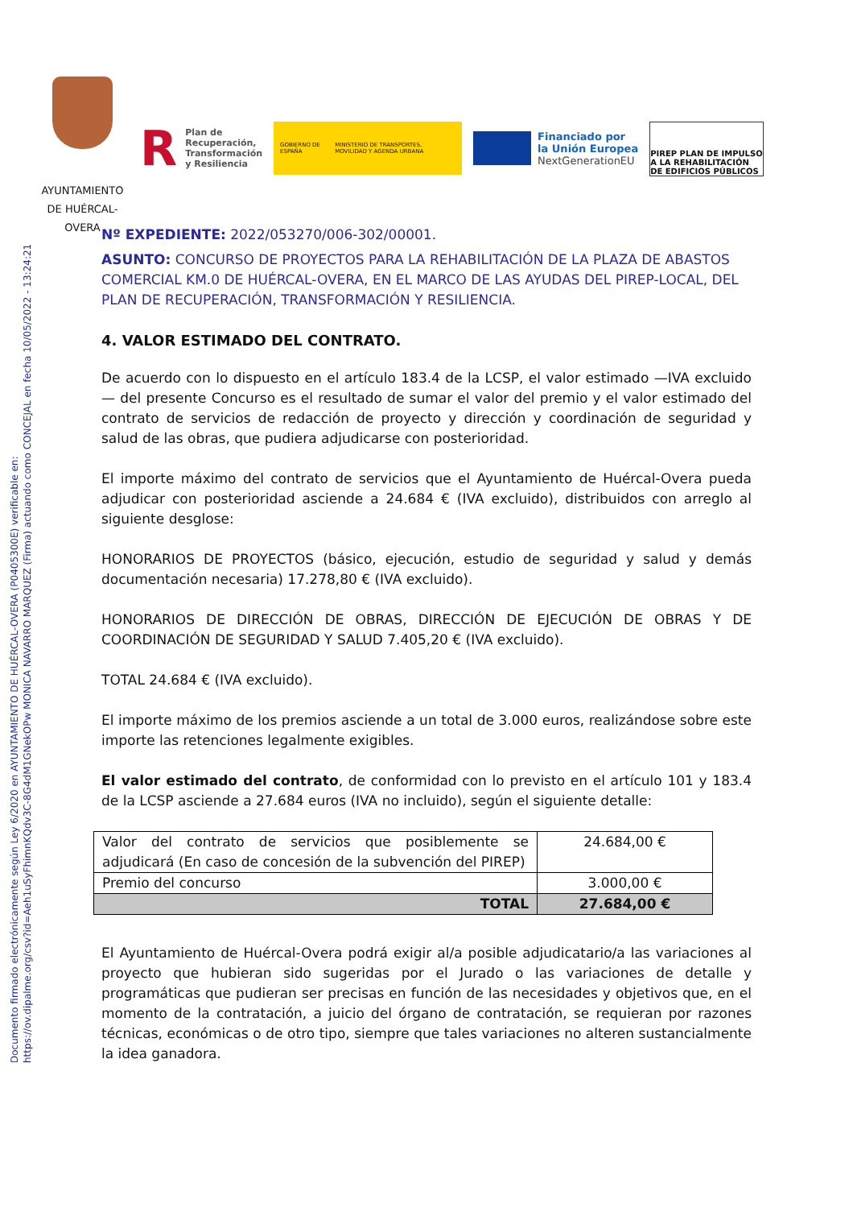Documento firmado electrónicamente según Ley 6/2020 en AYUNTAMIENTO DE HUÉRCAL-OVERA (P0405300E) verificable en:
https://ov.dipalme.org/csv?id=Aeh1uSyFhimnKQdv3C-8G4dM1GNekOPw MONICA NAVARRO MARQUEZ (Firma) actuando como CONCEJAL en fecha 10/05/2022 - 13:24:21
AYUNTAMIENTO
DE HUÉRCAL-
OVERA
R Plan de
Recuperación,
Transformación
y Resiliencia
GOBIERNO DE ESPAÑA MINISTERIO DE TRANSPORTES, MOVILIDAD Y AGENDA URBANA
Financiado por
la Unión Europea
NextGenerationEU
PIREP PLAN DE IMPULSO A LA REHABILITACIÓN DE EDIFICIOS PÚBLICOS
Nº EXPEDIENTE: 2022/053270/006-302/00001.
ASUNTO: CONCURSO DE PROYECTOS PARA LA REHABILITACIÓN DE LA PLAZA DE ABASTOS COMERCIAL KM.0 DE HUÉRCAL-OVERA, EN EL MARCO DE LAS AYUDAS DEL PIREP-LOCAL, DEL PLAN DE RECUPERACIÓN, TRANSFORMACIÓN Y RESILIENCIA.
4. VALOR ESTIMADO DEL CONTRATO.
De acuerdo con lo dispuesto en el artículo 183.4 de la LCSP, el valor estimado —IVA excluido— del presente Concurso es el resultado de sumar el valor del premio y el valor estimado del contrato de servicios de redacción de proyecto y dirección y coordinación de seguridad y salud de las obras, que pudiera adjudicarse con posterioridad.
El importe máximo del contrato de servicios que el Ayuntamiento de Huércal-Overa pueda adjudicar con posterioridad asciende a 24.684 € (IVA excluido), distribuidos con arreglo al siguiente desglose:
HONORARIOS DE PROYECTOS (básico, ejecución, estudio de seguridad y salud y demás documentación necesaria) 17.278,80 € (IVA excluido).
HONORARIOS DE DIRECCIÓN DE OBRAS, DIRECCIÓN DE EJECUCIÓN DE OBRAS Y DE COORDINACIÓN DE SEGURIDAD Y SALUD 7.405,20 € (IVA excluido).
TOTAL 24.684 € (IVA excluido).
El importe máximo de los premios asciende a un total de 3.000 euros, realizándose sobre este importe las retenciones legalmente exigibles.
El valor estimado del contrato, de conformidad con lo previsto en el artículo 101 y 183.4 de la LCSP asciende a 27.684 euros (IVA no incluido), según el siguiente detalle:
| Valor del contrato de servicios que posiblemente se adjudicará (En caso de concesión de la subvención del PIREP) | 24.684,00 € |
| Premio del concurso | 3.000,00 € |
| TOTAL | 27.684,00 € |
El Ayuntamiento de Huércal-Overa podrá exigir al/a posible adjudicatario/a las variaciones al proyecto que hubieran sido sugeridas por el Jurado o las variaciones de detalle y programáticas que pudieran ser precisas en función de las necesidades y objetivos que, en el momento de la contratación, a juicio del órgano de contratación, se requieran por razones técnicas, económicas o de otro tipo, siempre que tales variaciones no alteren sustancialmente la idea ganadora.